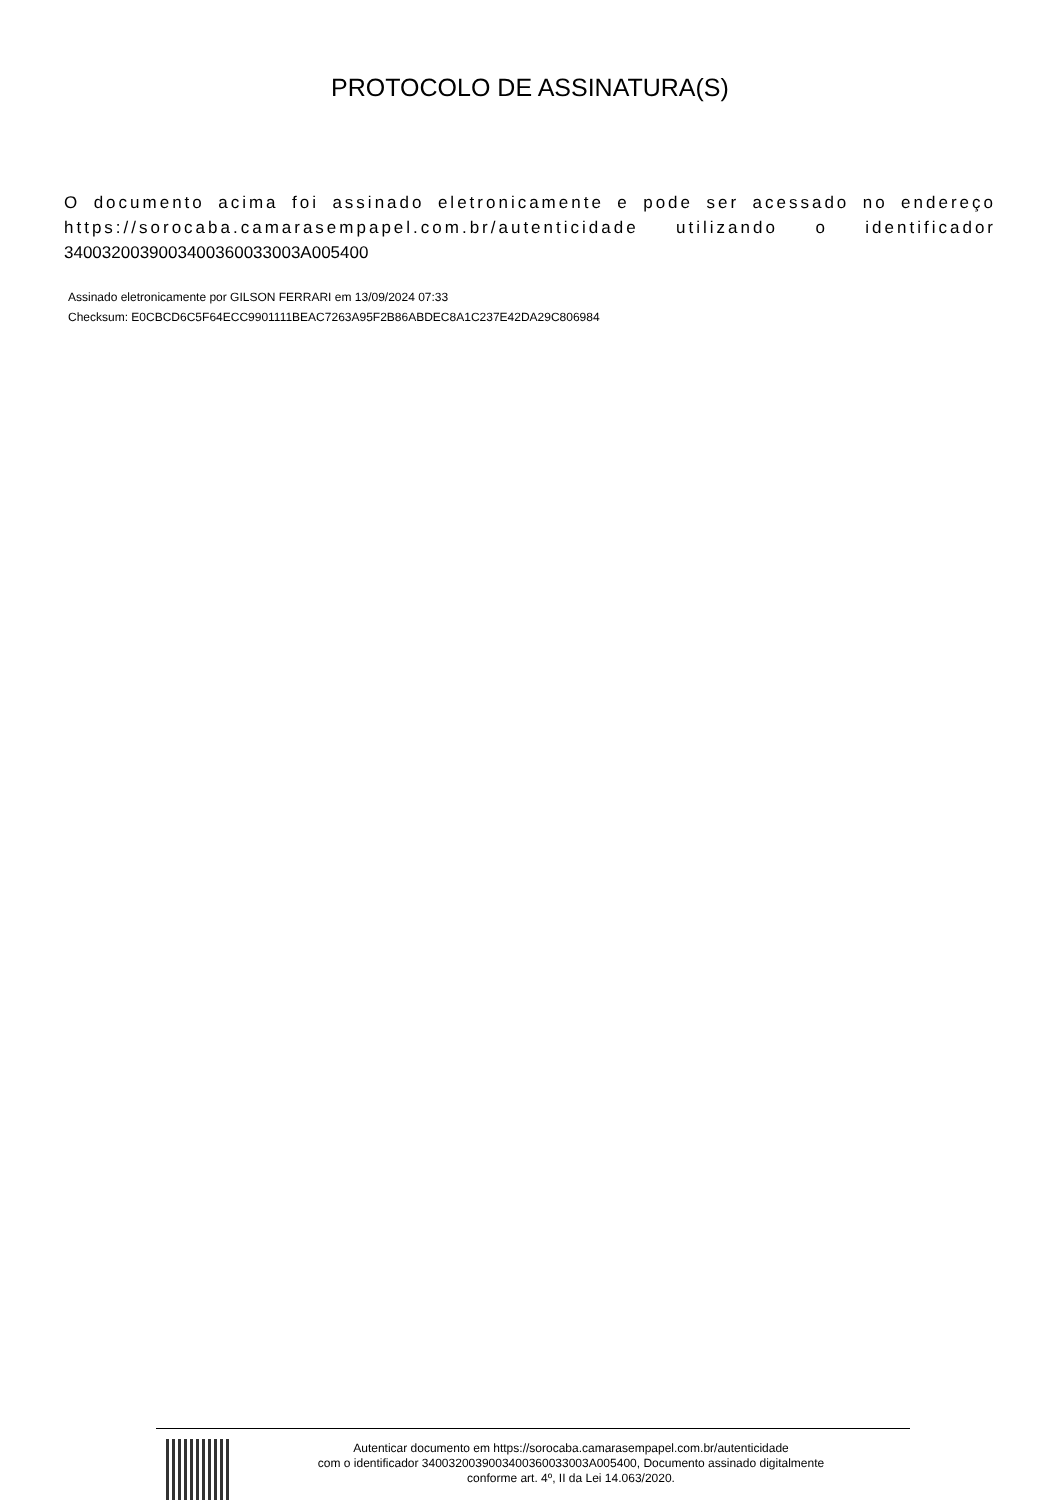PROTOCOLO DE ASSINATURA(S)
O documento acima foi assinado eletronicamente e pode ser acessado no endereço https://sorocaba.camarasempapel.com.br/autenticidade utilizando o identificador 3400320039003400360033003A005400
Assinado eletronicamente por GILSON FERRARI em 13/09/2024 07:33
Checksum: E0CBCD6C5F64ECC9901111BEAC7263A95F2B86ABDEC8A1C237E42DA29C806984
Autenticar documento em https://sorocaba.camarasempapel.com.br/autenticidade
com o identificador 3400320039003400360033003A005400, Documento assinado digitalmente
conforme art. 4º, II da Lei 14.063/2020.